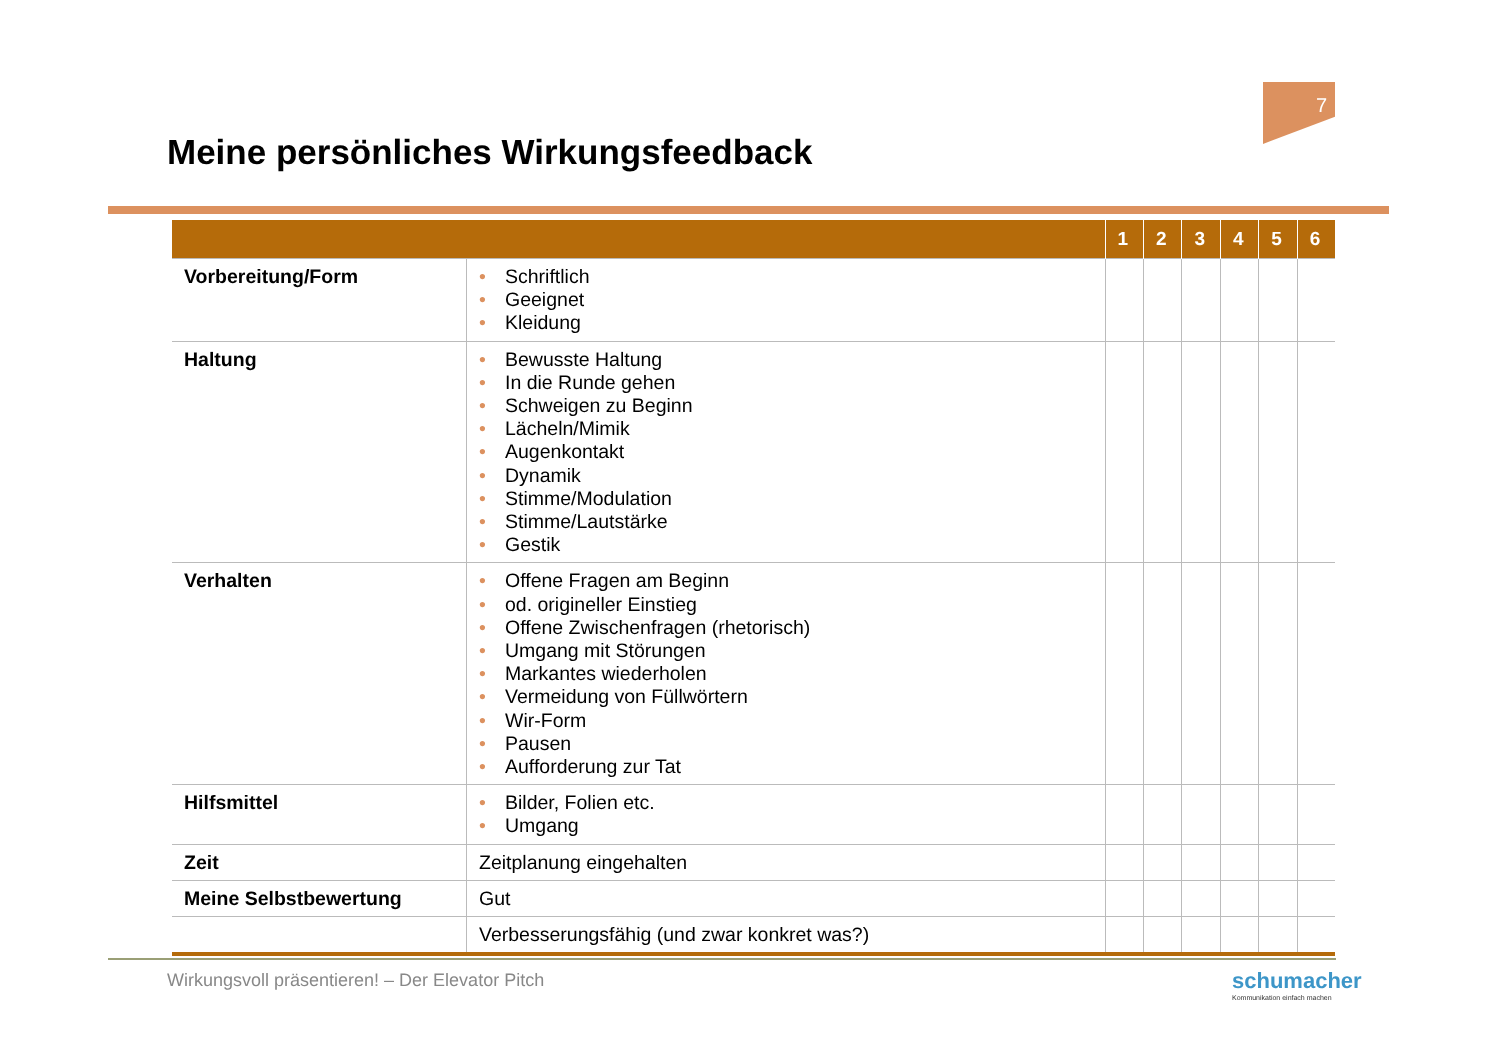7
Meine persönliches Wirkungsfeedback
| | | 1 | 2 | 3 | 4 | 5 | 6 |
| --- | --- | --- | --- | --- | --- | --- | --- |
| Vorbereitung/Form | • Schriftlich • Geeignet • Kleidung | | | | | | |
| Haltung | • Bewusste Haltung • In die Runde gehen • Schweigen zu Beginn • Lächeln/Mimik • Augenkontakt • Dynamik • Stimme/Modulation • Stimme/Lautstärke • Gestik | | | | | | |
| Verhalten | • Offene Fragen am Beginn • od. origineller Einstieg • Offene Zwischenfragen (rhetorisch) • Umgang mit Störungen • Markantes wiederholen • Vermeidung von Füllwörtern • Wir-Form • Pausen • Aufforderung zur Tat | | | | | | |
| Hilfsmittel | • Bilder, Folien etc. • Umgang | | | | | | |
| Zeit | Zeitplanung eingehalten | | | | | | |
| Meine Selbstbewertung | Gut | | | | | | |
| | Verbesserungsfähig (und zwar konkret was?) | | | | | | |
Wirkungsvoll präsentieren! – Der Elevator Pitch
schumacher
Kommunikation einfach machen